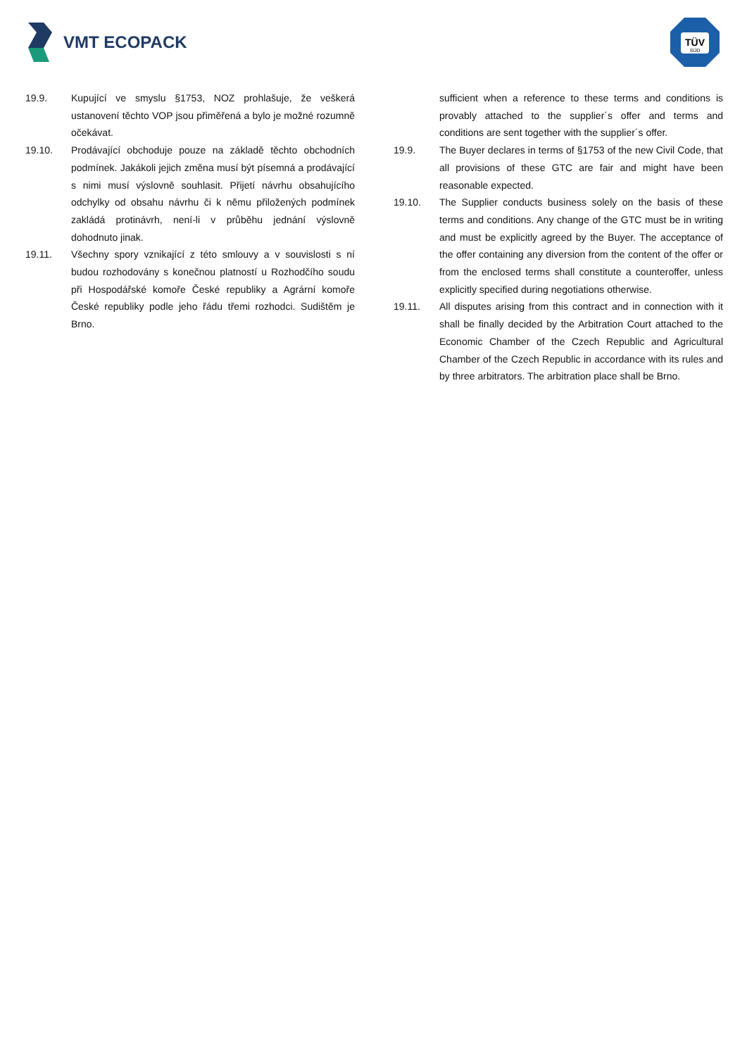VMT ECOPACK
TÜV
SÜD
19.9. Kupující ve smyslu §1753, NOZ prohlašuje, že veškerá ustanovení těchto VOP jsou přiměřená a bylo je možné rozumně očekávat.
19.10. Prodávající obchoduje pouze na základě těchto obchodních podmínek. Jakákoli jejich změna musí být písemná a prodávající s nimi musí výslovně souhlasit. Přijetí návrhu obsahujícího odchylky od obsahu návrhu či k němu přiložených podmínek zakládá protinávrh, není-li v průběhu jednání výslovně dohodnuto jinak.
19.11. Všechny spory vznikající z této smlouvy a v souvislosti s ní budou rozhodovány s konečnou platností u Rozhodčího soudu při Hospodářské komoře České republiky a Agrární komoře České republiky podle jeho řádu třemi rozhodci. Sudištěm je Brno.
sufficient when a reference to these terms and conditions is provably attached to the supplier´s offer and terms and conditions are sent together with the supplier´s offer.
19.9. The Buyer declares in terms of §1753 of the new Civil Code, that all provisions of these GTC are fair and might have been reasonable expected.
19.10. The Supplier conducts business solely on the basis of these terms and conditions. Any change of the GTC must be in writing and must be explicitly agreed by the Buyer. The acceptance of the offer containing any diversion from the content of the offer or from the enclosed terms shall constitute a counteroffer, unless explicitly specified during negotiations otherwise.
19.11. All disputes arising from this contract and in connection with it shall be finally decided by the Arbitration Court attached to the Economic Chamber of the Czech Republic and Agricultural Chamber of the Czech Republic in accordance with its rules and by three arbitrators. The arbitration place shall be Brno.